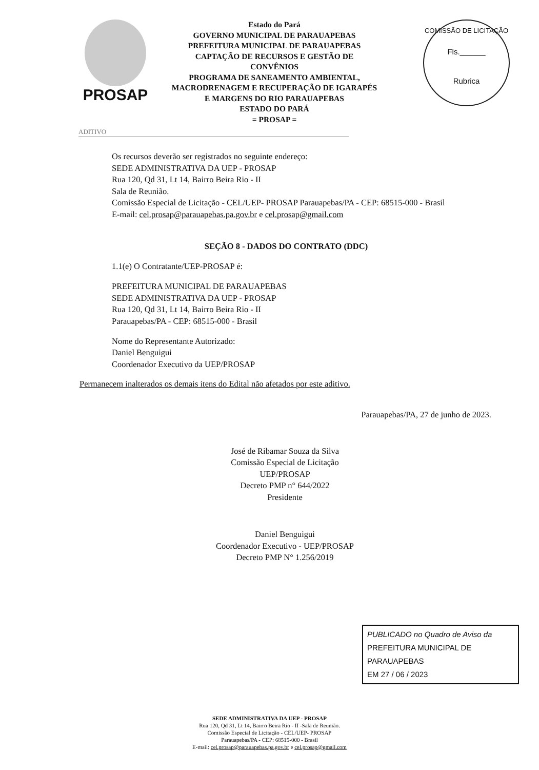PROSAP
Estado do Pará
GOVERNO MUNICIPAL DE PARAUAPEBAS
PREFEITURA MUNICIPAL DE PARAUAPEBAS
CAPTAÇÃO DE RECURSOS E GESTÃO DE
CONVÊNIOS
PROGRAMA DE SANEAMENTO AMBIENTAL,
MACRODRENAGEM E RECUPERAÇÃO DE IGARAPÉS
E MARGENS DO RIO PARAUAPEBAS
ESTADO DO PARÁ
= PROSAP =
COMISSÃO DE LICITAÇÃO
Fls.______
Rubrica
ADITIVO
Os recursos deverão ser registrados no seguinte endereço:
SEDE ADMINISTRATIVA DA UEP - PROSAP
Rua 120, Qd 31, Lt 14, Bairro Beira Rio - II
Sala de Reunião.
Comissão Especial de Licitação - CEL/UEP- PROSAP Parauapebas/PA - CEP: 68515-000 - Brasil
E-mail: cel.prosap@parauapebas.pa.gov.br e cel.prosap@gmail.com
SEÇÃO 8 - DADOS DO CONTRATO (DDC)
1.1(e) O Contratante/UEP-PROSAP é:
PREFEITURA MUNICIPAL DE PARAUAPEBAS
SEDE ADMINISTRATIVA DA UEP - PROSAP
Rua 120, Qd 31, Lt 14, Bairro Beira Rio - II
Parauapebas/PA - CEP: 68515-000 - Brasil
Nome do Representante Autorizado:
Daniel Benguigui
Coordenador Executivo da UEP/PROSAP
Permanecem inalterados os demais itens do Edital não afetados por este aditivo.
Parauapebas/PA, 27 de junho de 2023.
José de Ribamar Souza da Silva
Comissão Especial de Licitação
UEP/PROSAP
Decreto PMP n° 644/2022
Presidente
Daniel Benguigui
Coordenador Executivo - UEP/PROSAP
Decreto PMP N° 1.256/2019
PUBLICADO no Quadro de Aviso da
PREFEITURA MUNICIPAL DE PARAUAPEBAS
EM 27 / 06 / 2023
SEDE ADMINISTRATIVA DA UEP - PROSAP
Rua 120, Qd 31, Lt 14, Bairro Beira Rio - II -Sala de Reunião.
Comissão Especial de Licitação - CEL/UEP- PROSAP
Parauapebas/PA - CEP: 68515-000 - Brasil
E-mail: cel.prosap@parauapebas.pa.gov.br e cel.prosap@gmail.com